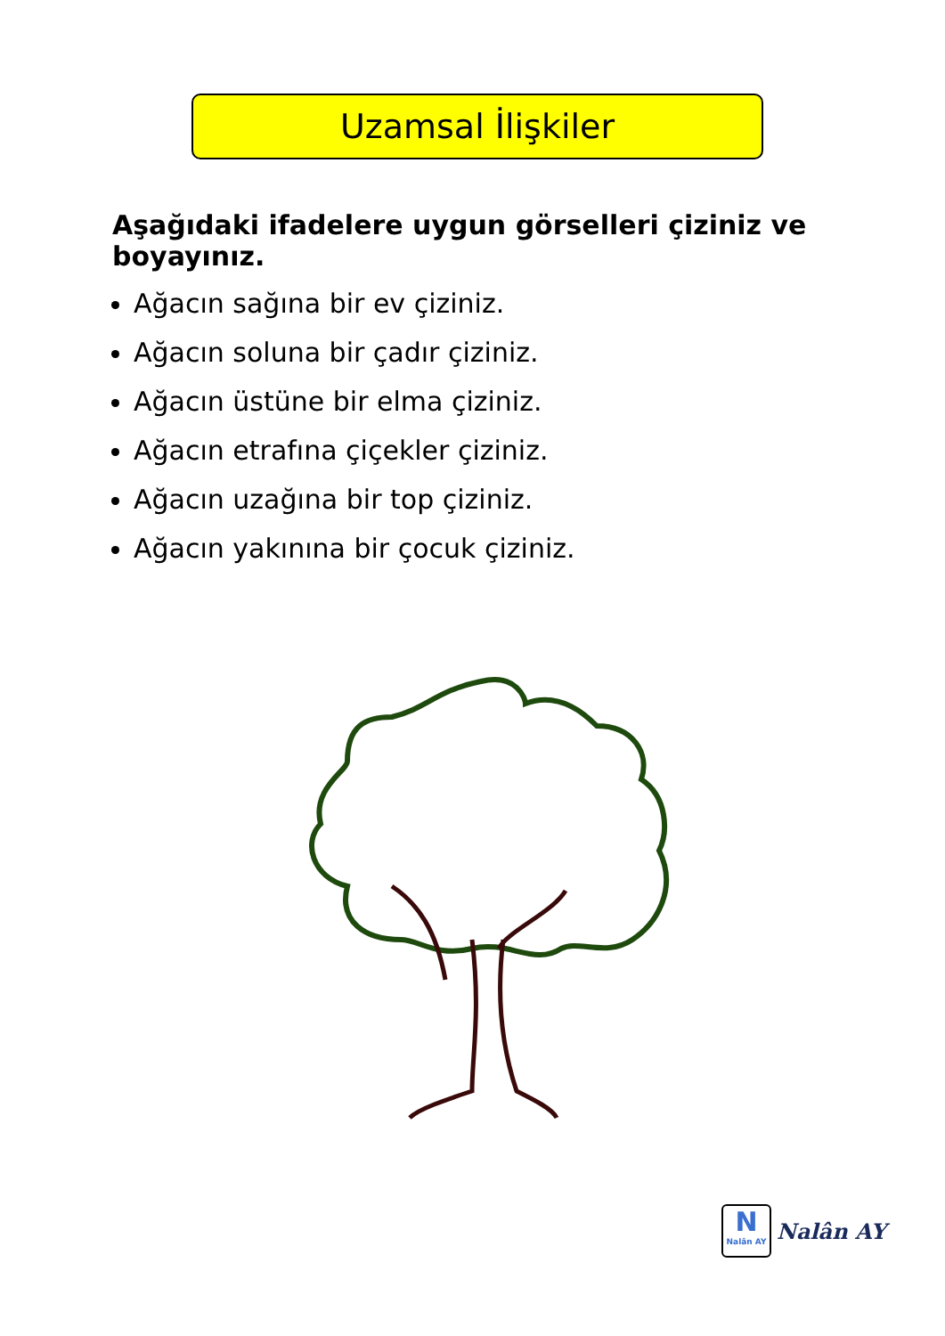Uzamsal İlişkiler
Aşağıdaki ifadelere uygun görselleri çiziniz ve boyayınız.
Ağacın sağına bir ev çiziniz.
Ağacın soluna bir çadır çiziniz.
Ağacın üstüne bir elma çiziniz.
Ağacın etrafına çiçekler çiziniz.
Ağacın uzağına bir top çiziniz.
Ağacın yakınına bir çocuk çiziniz.
N
Nalân AY
Nalân AY